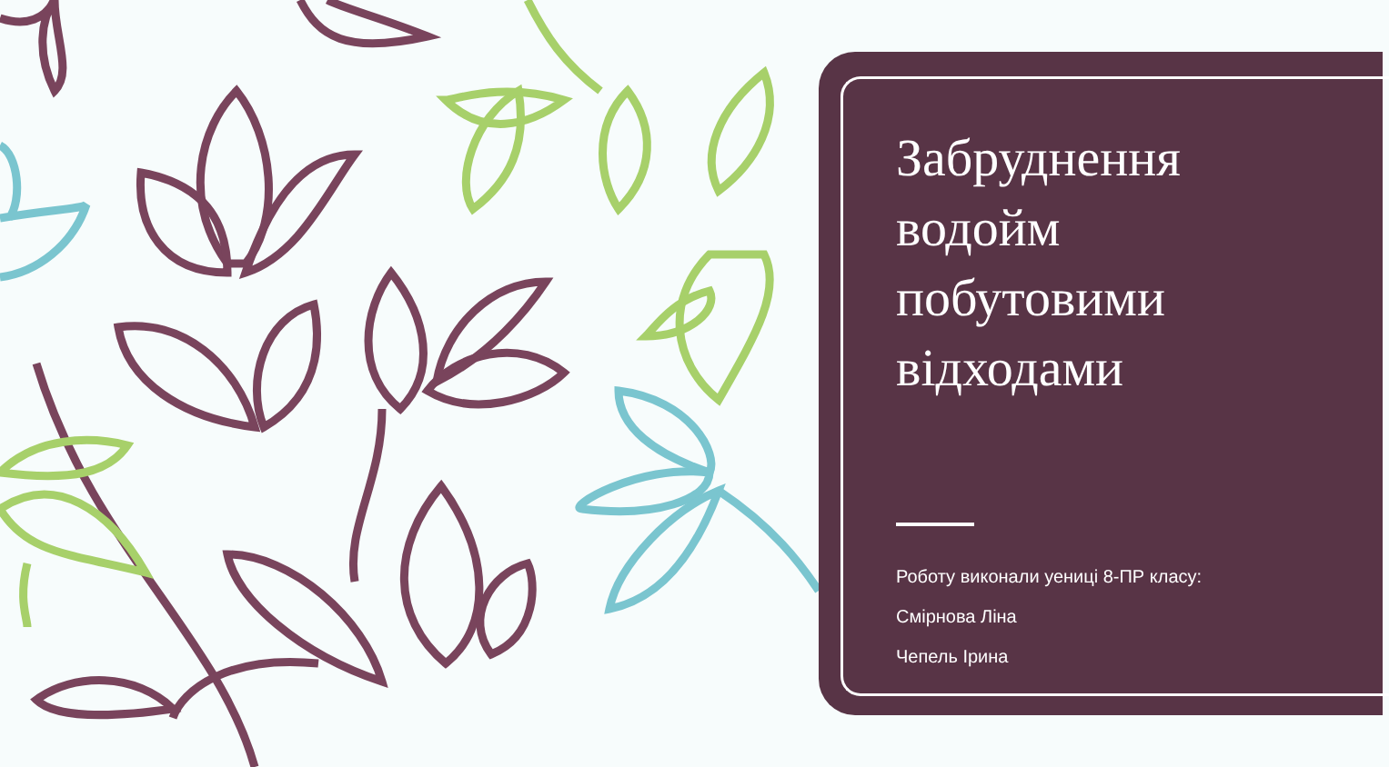Забруднення водойм побутовими відходами
Роботу виконали уениці 8-ПР класу:
Смірнова Ліна
Чепель Ірина